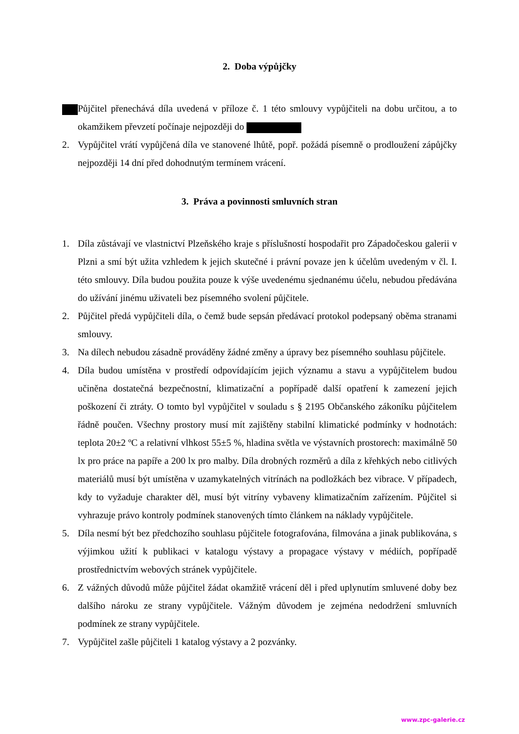2. Doba výpůjčky
Půjčitel přenechává díla uvedená v příloze č. 1 této smlouvy vypůjčiteli na dobu určitou, a to okamžikem převzetí počínaje nejpozději do
2. Vypůjčitel vrátí vypůjčená díla ve stanovené lhůtě, popř. požádá písemně o prodloužení zápůjčky nejpozději 14 dní před dohodnutým termínem vrácení.
3. Práva a povinnosti smluvních stran
1. Díla zůstávají ve vlastnictví Plzeňského kraje s příslušností hospodařit pro Západočeskou galerii v Plzni a smí být užita vzhledem k jejich skutečné i právní povaze jen k účelům uvedeným v čl. I. této smlouvy. Díla budou použita pouze k výše uvedenému sjednanému účelu, nebudou předávána do užívání jinému uživateli bez písemného svolení půjčitele.
2. Půjčitel předá vypůjčiteli díla, o čemž bude sepsán předávací protokol podepsaný oběma stranami smlouvy.
3. Na dílech nebudou zásadně prováděny žádné změny a úpravy bez písemného souhlasu půjčitele.
4. Díla budou umístěna v prostředí odpovídajícím jejich významu a stavu a vypůjčitelem budou učiněna dostatečná bezpečnostní, klimatizační a popřípadě další opatření k zamezení jejich poškození či ztráty. O tomto byl vypůjčitel v souladu s § 2195 Občanského zákoníku půjčitelem řádně poučen. Všechny prostory musí mít zajištěny stabilní klimatické podmínky v hodnotách: teplota 20±2 ºC a relativní vlhkost 55±5 %, hladina světla ve výstavních prostorech: maximálně 50 lx pro práce na papíře a 200 lx pro malby. Díla drobných rozměrů a díla z křehkých nebo citlivých materiálů musí být umístěna v uzamykatelných vitrínách na podložkách bez vibrace. V případech, kdy to vyžaduje charakter děl, musí být vitríny vybaveny klimatizačním zařízením. Půjčitel si vyhrazuje právo kontroly podmínek stanovených tímto článkem na náklady vypůjčitele.
5. Díla nesmí být bez předchozího souhlasu půjčitele fotografována, filmována a jinak publikována, s výjimkou užití k publikaci v katalogu výstavy a propagace výstavy v médiích, popřípadě prostřednictvím webových stránek vypůjčitele.
6. Z vážných důvodů může půjčitel žádat okamžitě vrácení děl i před uplynutím smluvené doby bez dalšího nároku ze strany vypůjčitele. Vážným důvodem je zejména nedodržení smluvních podmínek ze strany vypůjčitele.
7. Vypůjčitel zašle půjčiteli 1 katalog výstavy a 2 pozvánky.
www.zpc-galerie.cz